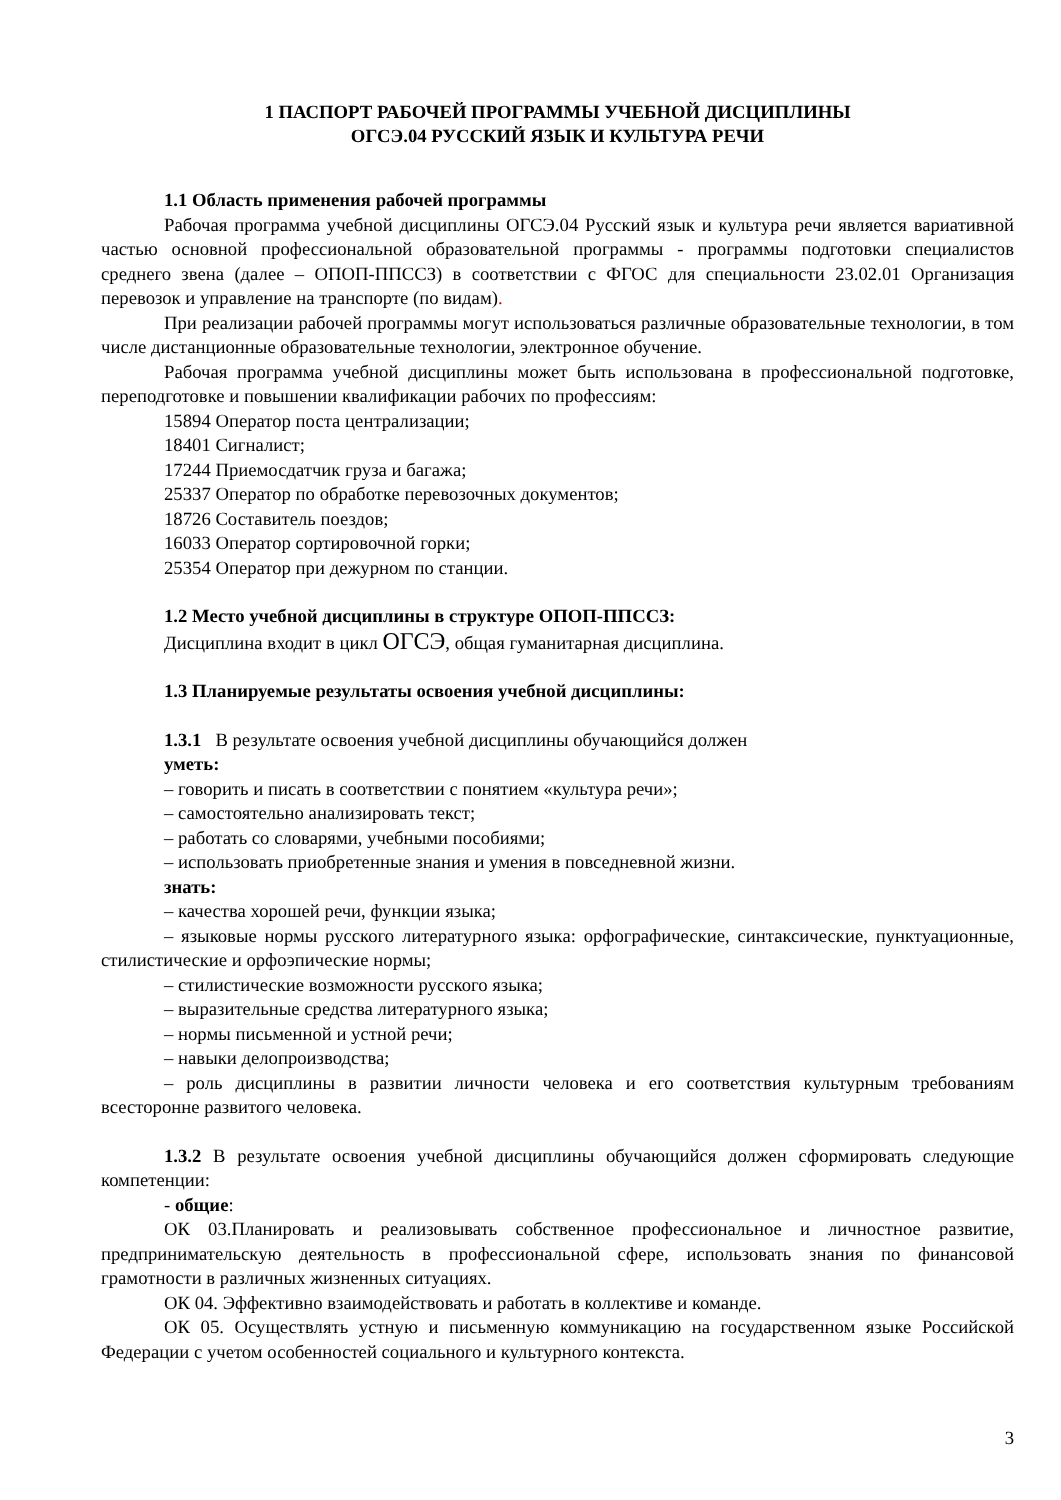1 ПАСПОРТ РАБОЧЕЙ ПРОГРАММЫ УЧЕБНОЙ ДИСЦИПЛИНЫ
ОГСЭ.04 РУССКИЙ ЯЗЫК И КУЛЬТУРА РЕЧИ
1.1 Область применения рабочей программы
Рабочая программа учебной дисциплины ОГСЭ.04 Русский язык и культура речи является вариативной частью основной профессиональной образовательной программы - программы подготовки специалистов среднего звена (далее – ОПОП-ППССЗ) в соответствии с ФГОС для специальности 23.02.01 Организация перевозок и управление на транспорте (по видам).
При реализации рабочей программы могут использоваться различные образовательные технологии, в том числе дистанционные образовательные технологии, электронное обучение.
Рабочая программа учебной дисциплины может быть использована в профессиональной подготовке, переподготовке и повышении квалификации рабочих по профессиям:
15894 Оператор поста централизации;
18401 Сигналист;
17244 Приемосдатчик груза и багажа;
25337 Оператор по обработке перевозочных документов;
18726 Составитель поездов;
16033 Оператор сортировочной горки;
25354 Оператор при дежурном по станции.
1.2 Место учебной дисциплины в структуре ОПОП-ППССЗ:
Дисциплина входит в цикл ОГСЭ, общая гуманитарная дисциплина.
1.3 Планируемые результаты освоения учебной дисциплины:
1.3.1 В результате освоения учебной дисциплины обучающийся должен
уметь:
– говорить и писать в соответствии с понятием «культура речи»;
– самостоятельно анализировать текст;
– работать со словарями, учебными пособиями;
– использовать приобретенные знания и умения в повседневной жизни.
знать:
– качества хорошей речи, функции языка;
– языковые нормы русского литературного языка: орфографические, синтаксические, пунктуационные, стилистические и орфоэпические нормы;
– стилистические возможности русского языка;
– выразительные средства литературного языка;
– нормы письменной и устной речи;
– навыки делопроизводства;
– роль дисциплины в развитии личности человека и его соответствия культурным требованиям всесторонне развитого человека.
1.3.2 В результате освоения учебной дисциплины обучающийся должен сформировать следующие компетенции:
- общие:
ОК 03.Планировать и реализовывать собственное профессиональное и личностное развитие, предпринимательскую деятельность в профессиональной сфере, использовать знания по финансовой грамотности в различных жизненных ситуациях.
ОК 04. Эффективно взаимодействовать и работать в коллективе и команде.
ОК 05. Осуществлять устную и письменную коммуникацию на государственном языке Российской Федерации с учетом особенностей социального и культурного контекста.
3